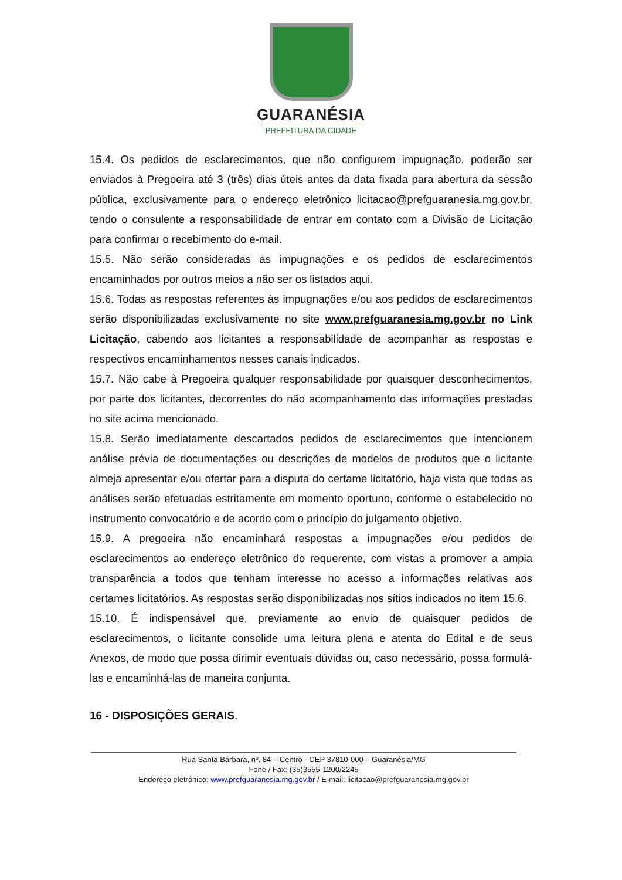GUARANÉSIA
PREFEITURA DA CIDADE
15.4. Os pedidos de esclarecimentos, que não configurem impugnação, poderão ser enviados à Pregoeira até 3 (três) dias úteis antes da data fixada para abertura da sessão pública, exclusivamente para o endereço eletrônico licitacao@prefguaranesia.mg.gov.br, tendo o consulente a responsabilidade de entrar em contato com a Divisão de Licitação para confirmar o recebimento do e-mail.
15.5. Não serão consideradas as impugnações e os pedidos de esclarecimentos encaminhados por outros meios a não ser os listados aqui.
15.6. Todas as respostas referentes às impugnações e/ou aos pedidos de esclarecimentos serão disponibilizadas exclusivamente no site www.prefguaranesia.mg.gov.br no Link Licitação, cabendo aos licitantes a responsabilidade de acompanhar as respostas e respectivos encaminhamentos nesses canais indicados.
15.7. Não cabe à Pregoeira qualquer responsabilidade por quaisquer desconhecimentos, por parte dos licitantes, decorrentes do não acompanhamento das informações prestadas no site acima mencionado.
15.8. Serão imediatamente descartados pedidos de esclarecimentos que intencionem análise prévia de documentações ou descrições de modelos de produtos que o licitante almeja apresentar e/ou ofertar para a disputa do certame licitatório, haja vista que todas as análises serão efetuadas estritamente em momento oportuno, conforme o estabelecido no instrumento convocatório e de acordo com o princípio do julgamento objetivo.
15.9. A pregoeira não encaminhará respostas a impugnações e/ou pedidos de esclarecimentos ao endereço eletrônico do requerente, com vistas a promover a ampla transparência a todos que tenham interesse no acesso a informações relativas aos certames licitatórios. As respostas serão disponibilizadas nos sítios indicados no item 15.6.
15.10. É indispensável que, previamente ao envio de quaisquer pedidos de esclarecimentos, o licitante consolide uma leitura plena e atenta do Edital e de seus Anexos, de modo que possa dirimir eventuais dúvidas ou, caso necessário, possa formulá-las e encaminhá-las de maneira conjunta.
16 - DISPOSIÇÕES GERAIS.
Rua Santa Bárbara, nº. 84 – Centro - CEP 37810-000 – Guaranésia/MG
Fone / Fax: (35)3555-1200/2245
Endereço eletrônico: www.prefguaranesia.mg.gov.br / E-mail: licitacao@prefguaranesia.mg.gov.br